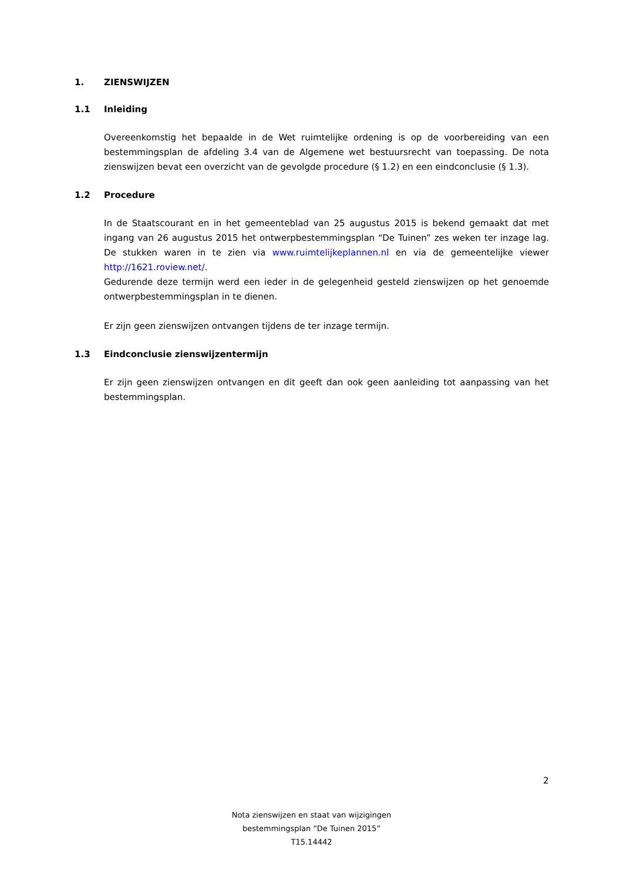1. ZIENSWIJZEN
1.1 Inleiding
Overeenkomstig het bepaalde in de Wet ruimtelijke ordening is op de voorbereiding van een bestemmingsplan de afdeling 3.4 van de Algemene wet bestuursrecht van toepassing. De nota zienswijzen bevat een overzicht van de gevolgde procedure (§ 1.2) en een eindconclusie (§ 1.3).
1.2 Procedure
In de Staatscourant en in het gemeenteblad van 25 augustus 2015 is bekend gemaakt dat met ingang van 26 augustus 2015 het ontwerpbestemmingsplan “De Tuinen” zes weken ter inzage lag. De stukken waren in te zien via www.ruimtelijkeplannen.nl en via de gemeentelijke viewer http://1621.roview.net/.
Gedurende deze termijn werd een ieder in de gelegenheid gesteld zienswijzen op het genoemde ontwerpbestemmingsplan in te dienen.
Er zijn geen zienswijzen ontvangen tijdens de ter inzage termijn.
1.3 Eindconclusie zienswijzentermijn
Er zijn geen zienswijzen ontvangen en dit geeft dan ook geen aanleiding tot aanpassing van het bestemmingsplan.
2
Nota zienswijzen en staat van wijzigingen
bestemmingsplan “De Tuinen 2015”
T15.14442